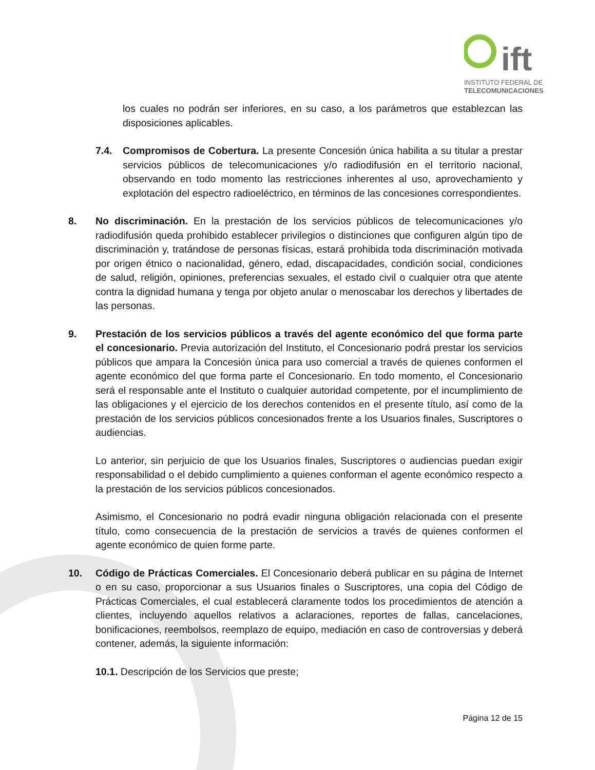ift
INSTITUTO FEDERAL DE
TELECOMUNICACIONES
los cuales no podrán ser inferiores, en su caso, a los parámetros que establezcan las disposiciones aplicables.
7.4. Compromisos de Cobertura. La presente Concesión única habilita a su titular a prestar servicios públicos de telecomunicaciones y/o radiodifusión en el territorio nacional, observando en todo momento las restricciones inherentes al uso, aprovechamiento y explotación del espectro radioeléctrico, en términos de las concesiones correspondientes.
8. No discriminación. En la prestación de los servicios públicos de telecomunicaciones y/o radiodifusión queda prohibido establecer privilegios o distinciones que configuren algún tipo de discriminación y, tratándose de personas físicas, estará prohibida toda discriminación motivada por origen étnico o nacionalidad, género, edad, discapacidades, condición social, condiciones de salud, religión, opiniones, preferencias sexuales, el estado civil o cualquier otra que atente contra la dignidad humana y tenga por objeto anular o menoscabar los derechos y libertades de las personas.
9. Prestación de los servicios públicos a través del agente económico del que forma parte el concesionario. Previa autorización del Instituto, el Concesionario podrá prestar los servicios públicos que ampara la Concesión única para uso comercial a través de quienes conformen el agente económico del que forma parte el Concesionario. En todo momento, el Concesionario será el responsable ante el Instituto o cualquier autoridad competente, por el incumplimiento de las obligaciones y el ejercicio de los derechos contenidos en el presente título, así como de la prestación de los servicios públicos concesionados frente a los Usuarios finales, Suscriptores o audiencias.
Lo anterior, sin perjuicio de que los Usuarios finales, Suscriptores o audiencias puedan exigir responsabilidad o el debido cumplimiento a quienes conforman el agente económico respecto a la prestación de los servicios públicos concesionados.
Asimismo, el Concesionario no podrá evadir ninguna obligación relacionada con el presente título, como consecuencia de la prestación de servicios a través de quienes conformen el agente económico de quien forme parte.
10. Código de Prácticas Comerciales. El Concesionario deberá publicar en su página de Internet o en su caso, proporcionar a sus Usuarios finales o Suscriptores, una copia del Código de Prácticas Comerciales, el cual establecerá claramente todos los procedimientos de atención a clientes, incluyendo aquellos relativos a aclaraciones, reportes de fallas, cancelaciones, bonificaciones, reembolsos, reemplazo de equipo, mediación en caso de controversias y deberá contener, además, la siguiente información:
10.1. Descripción de los Servicios que preste;
Página 12 de 15